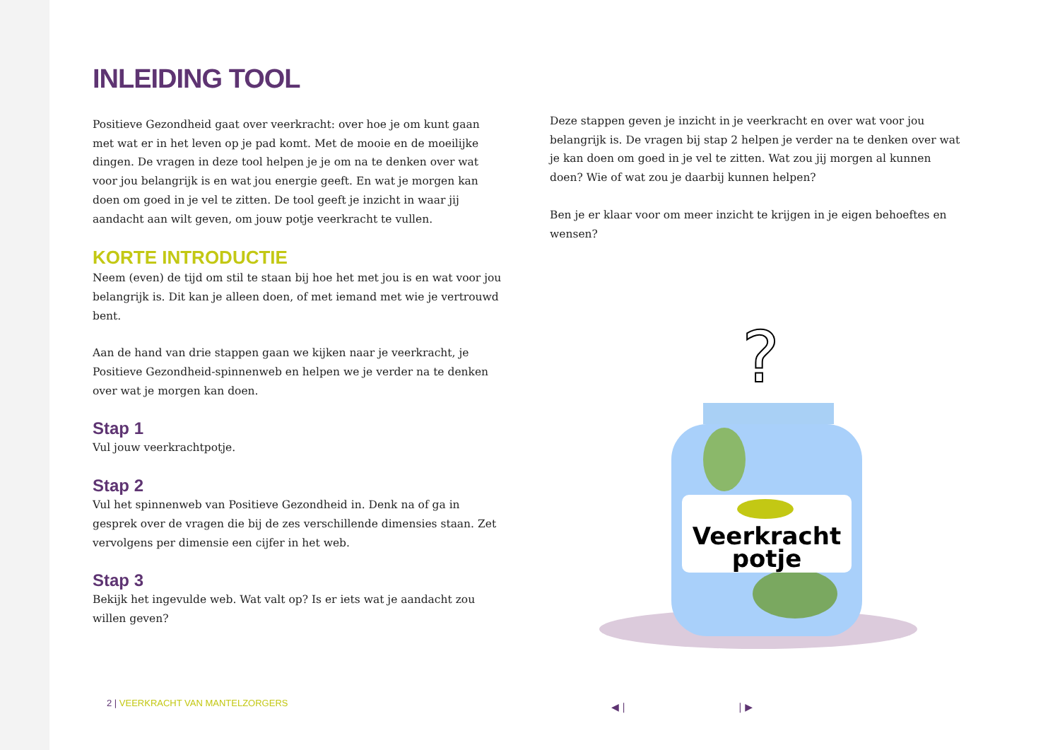INLEIDING TOOL
Positieve Gezondheid gaat over veerkracht: over hoe je om kunt gaan met wat er in het leven op je pad komt. Met de mooie en de moeilijke dingen. De vragen in deze tool helpen je je om na te denken over wat voor jou belangrijk is en wat jou energie geeft. En wat je morgen kan doen om goed in je vel te zitten. De tool geeft je inzicht in waar jij aandacht aan wilt geven, om jouw potje veerkracht te vullen.
KORTE INTRODUCTIE
Neem (even) de tijd om stil te staan bij hoe het met jou is en wat voor jou belangrijk is. Dit kan je alleen doen, of met iemand met wie je vertrouwd bent.
Aan de hand van drie stappen gaan we kijken naar je veerkracht, je Positieve Gezondheid-spinnenweb en helpen we je verder na te denken over wat je morgen kan doen.
Stap 1
Vul jouw veerkrachtpotje.
Stap 2
Vul het spinnenweb van Positieve Gezondheid in. Denk na of ga in gesprek over de vragen die bij de zes verschillende dimensies staan. Zet vervolgens per dimensie een cijfer in het web.
Stap 3
Bekijk het ingevulde web. Wat valt op? Is er iets wat je aandacht zou willen geven?
Deze stappen geven je inzicht in je veerkracht en over wat voor jou belangrijk is. De vragen bij stap 2 helpen je verder na te denken over wat je kan doen om goed in je vel te zitten. Wat zou jij morgen al kunnen doen? Wie of wat zou je daarbij kunnen helpen?
Ben je er klaar voor om meer inzicht te krijgen in je eigen behoeftes en wensen?
?
Veerkracht
potje
2 | VEERKRACHT VAN MANTELZORGERS
◀ | | ▶